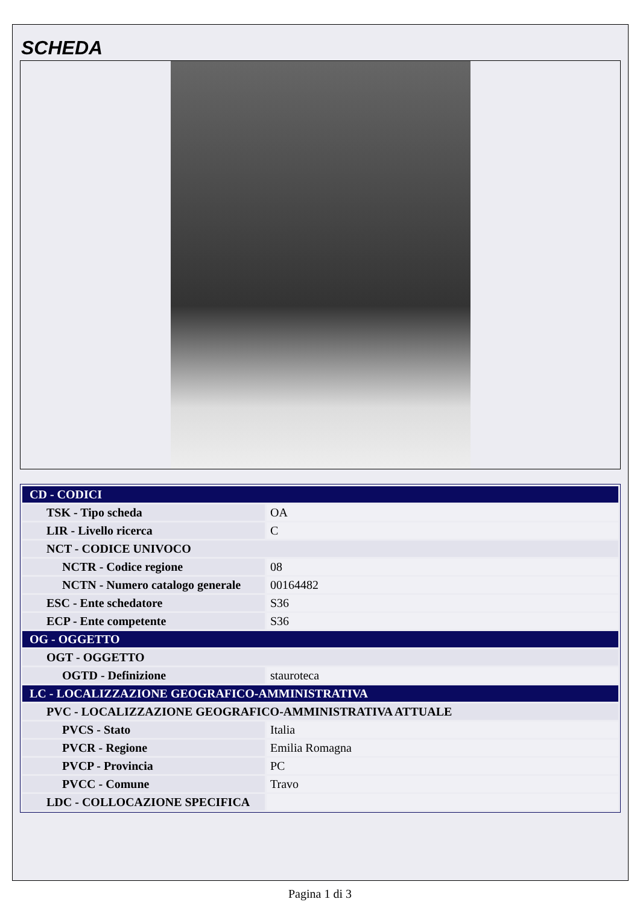SCHEDA
| CD - CODICI | |
| TSK - Tipo scheda | OA |
| LIR - Livello ricerca | C |
| NCT - CODICE UNIVOCO | |
| NCTR - Codice regione | 08 |
| NCTN - Numero catalogo generale | 00164482 |
| ESC - Ente schedatore | S36 |
| ECP - Ente competente | S36 |
| OG - OGGETTO | |
| OGT - OGGETTO | |
| OGTD - Definizione | stauroteca |
| LC - LOCALIZZAZIONE GEOGRAFICO-AMMINISTRATIVA | |
| PVC - LOCALIZZAZIONE GEOGRAFICO-AMMINISTRATIVA ATTUALE | |
| PVCS - Stato | Italia |
| PVCR - Regione | Emilia Romagna |
| PVCP - Provincia | PC |
| PVCC - Comune | Travo |
| LDC - COLLOCAZIONE SPECIFICA | |
Pagina 1 di 3